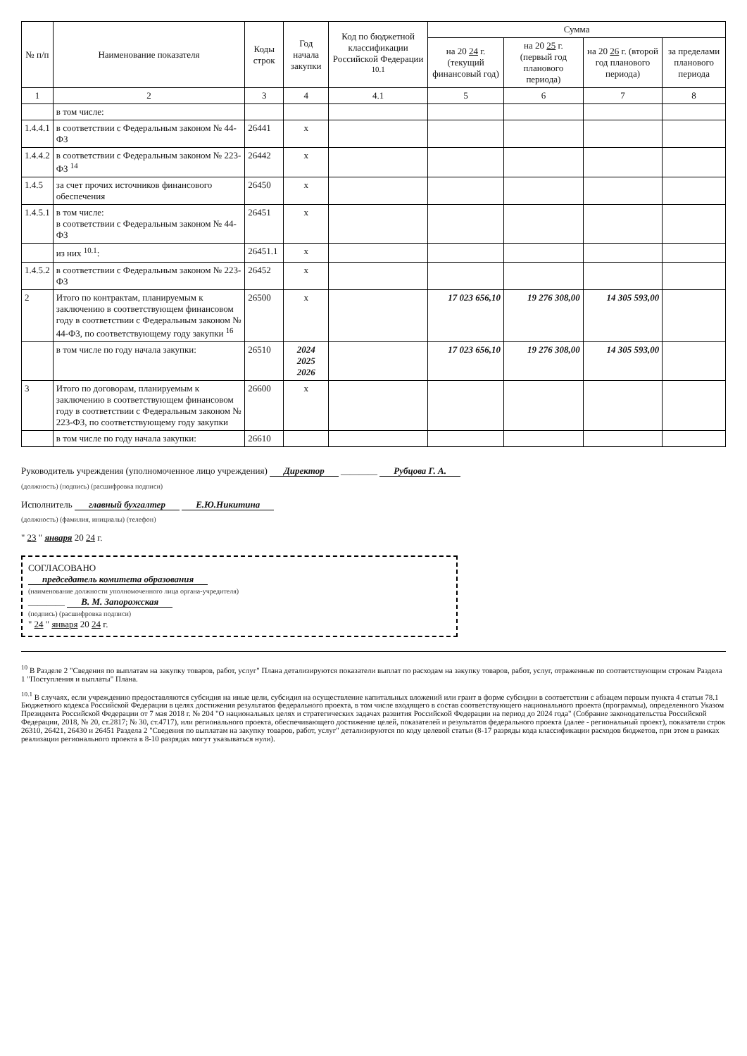| № п/п | Наименование показателя | Коды строк | Год начала закупки | Код по бюджетной классификации Российской Федерации <sup>10.1</sup> | Сумма | | | |
| --- | --- | --- | --- | --- | --- | --- | --- | --- |
| | | | | | на 20 24 г. (текущий финансовый год) | на 20 25 г. (первый год планового периода) | на 20 26 г. (второй год планового периода) | за пределами планового периода |
| 1 | 2 | 3 | 4 | 4.1 | 5 | 6 | 7 | 8 |
| | в том числе: | | | | | | | |
| 1.4.4.1 | в соответствии с Федеральным законом № 44-ФЗ | 26441 | x | | | | | |
| 1.4.4.2 | в соответствии с Федеральным законом № 223-ФЗ <sup>14</sup> | 26442 | x | | | | | |
| 1.4.5 | за счет прочих источников финансового обеспечения | 26450 | x | | | | | |
| 1.4.5.1 | в том числе: в соответствии с Федеральным законом № 44-ФЗ | 26451 | x | | | | | |
| | из них <sup>10.1</sup>: | 26451.1 | x | | | | | |
| 1.4.5.2 | в соответствии с Федеральным законом № 223-ФЗ | 26452 | x | | | | | |
| 2 | Итого по контрактам, планируемым к заключению в соответствующем финансовом году в соответствии с Федеральным законом № 44-ФЗ, по соответствующему году закупки <sup>16</sup> | 26500 | x | | 17 023 656,10 | 19 276 308,00 | 14 305 593,00 | |
| | в том числе по году начала закупки: | 26510 | 2024 2025 2026 | | 17 023 656,10 | 19 276 308,00 | 14 305 593,00 | |
| 3 | Итого по договорам, планируемым к заключению в соответствующем финансовом году в соответствии с Федеральным законом № 223-ФЗ, по соответствующему году закупки | 26600 | x | | | | | |
| | в том числе по году начала закупки: | 26610 | | | | | | |
Руководитель учреждения (уполномоченное лицо учреждения) Директор ________ Рубцова Г. А.
(должность) (подпись) (расшифровка подписи)
Исполнитель главный бухгалтер Е.Ю.Никитина
(должность) (фамилия, инициалы) (телефон)
" 23 " января 20 24 г.
СОГЛАСОВАНО
председатель комитета образования
(наименование должности уполномоченного лица органа-учредителя)
________ В. М. Запорожская
(подпись) (расшифровка подписи)
" 24 " января 20 24 г.
<sup>10</sup> В Разделе 2 "Сведения по выплатам на закупку товаров, работ, услуг" Плана детализируются показатели выплат по расходам на закупку товаров, работ, услуг, отраженные по соответствующим строкам Раздела 1 "Поступления и выплаты" Плана.
<sup>10.1</sup> В случаях, если учреждению предоставляются субсидия на иные цели, субсидия на осуществление капитальных вложений или грант в форме субсидии в соответствии с абзацем первым пункта 4 статьи 78.1 Бюджетного кодекса Российской Федерации в целях достижения результатов федерального проекта, в том числе входящего в состав соответствующего национального проекта (программы), определенного Указом Президента Российской Федерации от 7 мая 2018 г. № 204 "О национальных целях и стратегических задачах развития Российской Федерации на период до 2024 года" (Собрание законодательства Российской Федерации, 2018, № 20, ст.2817; № 30, ст.4717), или регионального проекта, обеспечивающего достижение целей, показателей и результатов федерального проекта (далее - региональный проект), показатели строк 26310, 26421, 26430 и 26451 Раздела 2 "Сведения по выплатам на закупку товаров, работ, услуг" детализируются по коду целевой статьи (8-17 разряды кода классификации расходов бюджетов, при этом в рамках реализации регионального проекта в 8-10 разрядах могут указываться нули).